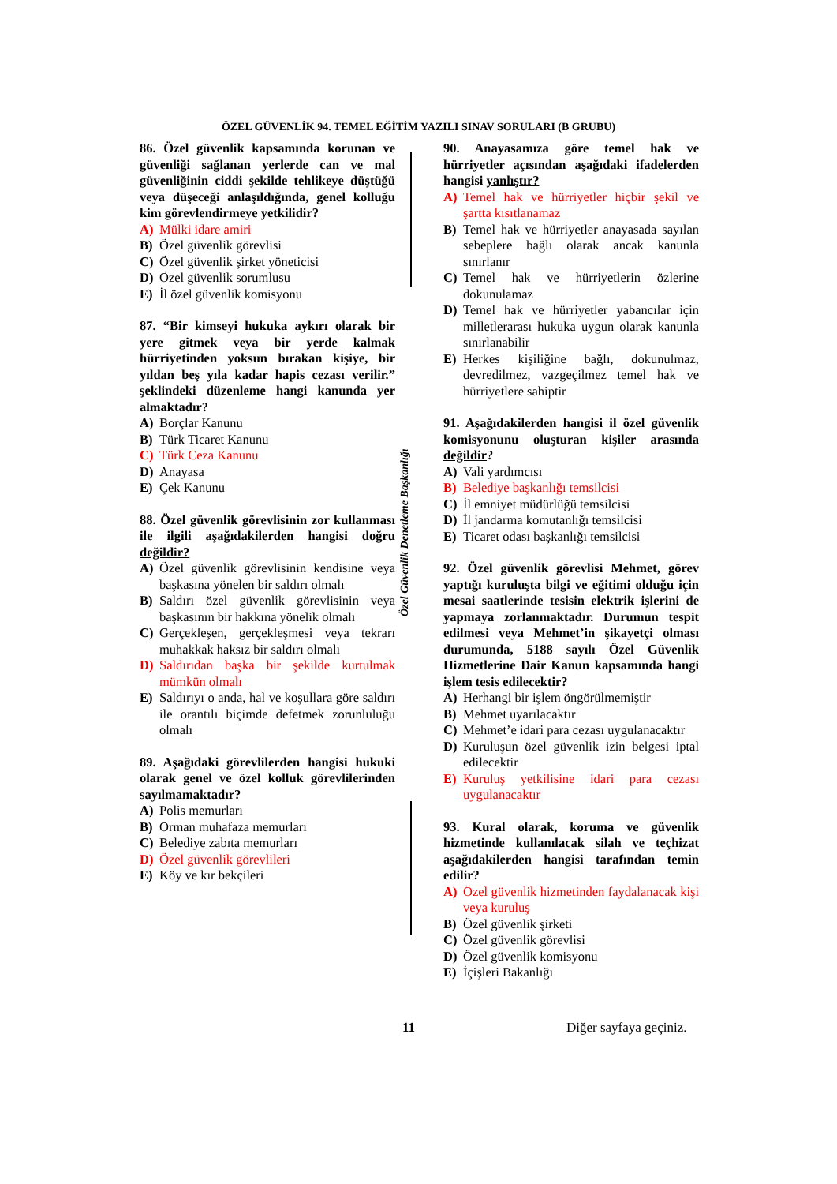ÖZEL GÜVENLİK 94. TEMEL EĞİTİM YAZILI SINAV SORULARI (B GRUBU)
Özel Güvenlik Denetleme Başkanlığı
86. Özel güvenlik kapsamında korunan ve güvenliği sağlanan yerlerde can ve mal güvenliğinin ciddi şekilde tehlikeye düştüğü veya düşeceği anlaşıldığında, genel kolluğu kim görevlendirmeye yetkilidir?
A) Mülki idare amiri
B) Özel güvenlik görevlisi
C) Özel güvenlik şirket yöneticisi
D) Özel güvenlik sorumlusu
E) İl özel güvenlik komisyonu
87. “Bir kimseyi hukuka aykırı olarak bir yere gitmek veya bir yerde kalmak hürriyetinden yoksun bırakan kişiye, bir yıldan beş yıla kadar hapis cezası verilir.” şeklindeki düzenleme hangi kanunda yer almaktadır?
A) Borçlar Kanunu
B) Türk Ticaret Kanunu
C) Türk Ceza Kanunu
D) Anayasa
E) Çek Kanunu
88. Özel güvenlik görevlisinin zor kullanması ile ilgili aşağıdakilerden hangisi doğru değildir?
A) Özel güvenlik görevlisinin kendisine veya başkasına yönelen bir saldırı olmalı
B) Saldırı özel güvenlik görevlisinin veya başkasının bir hakkına yönelik olmalı
C) Gerçekleşen, gerçekleşmesi veya tekrarı muhakkak haksız bir saldırı olmalı
D) Saldırıdan başka bir şekilde kurtulmak mümkün olmalı
E) Saldırıyı o anda, hal ve koşullara göre saldırı ile orantılı biçimde defetmek zorunluluğu olmalı
89. Aşağıdaki görevlilerden hangisi hukuki olarak genel ve özel kolluk görevlilerinden sayılmamaktadır?
A) Polis memurları
B) Orman muhafaza memurları
C) Belediye zabıta memurları
D) Özel güvenlik görevlileri
E) Köy ve kır bekçileri
90. Anayasamıza göre temel hak ve hürriyetler açısından aşağıdaki ifadelerden hangisi yanlıştır?
A) Temel hak ve hürriyetler hiçbir şekil ve şartta kısıtlanamaz
B) Temel hak ve hürriyetler anayasada sayılan sebeplere bağlı olarak ancak kanunla sınırlanır
C) Temel hak ve hürriyetlerin özlerine dokunulamaz
D) Temel hak ve hürriyetler yabancılar için milletlerarası hukuka uygun olarak kanunla sınırlanabilir
E) Herkes kişiliğine bağlı, dokunulmaz, devredilmez, vazgeçilmez temel hak ve hürriyetlere sahiptir
91. Aşağıdakilerden hangisi il özel güvenlik komisyonunu oluşturan kişiler arasında değildir?
A) Vali yardımcısı
B) Belediye başkanlığı temsilcisi
C) İl emniyet müdürlüğü temsilcisi
D) İl jandarma komutanlığı temsilcisi
E) Ticaret odası başkanlığı temsilcisi
92. Özel güvenlik görevlisi Mehmet, görev yaptığı kuruluşta bilgi ve eğitimi olduğu için mesai saatlerinde tesisin elektrik işlerini de yapmaya zorlanmaktadır. Durumun tespit edilmesi veya Mehmet’in şikayetçi olması durumunda, 5188 sayılı Özel Güvenlik Hizmetlerine Dair Kanun kapsamında hangi işlem tesis edilecektir?
A) Herhangi bir işlem öngörülmemiştir
B) Mehmet uyarılacaktır
C) Mehmet’e idari para cezası uygulanacaktır
D) Kuruluşun özel güvenlik izin belgesi iptal edilecektir
E) Kuruluş yetkilisine idari para cezası uygulanacaktır
93. Kural olarak, koruma ve güvenlik hizmetinde kullanılacak silah ve teçhizat aşağıdakilerden hangisi tarafından temin edilir?
A) Özel güvenlik hizmetinden faydalanacak kişi veya kuruluş
B) Özel güvenlik şirketi
C) Özel güvenlik görevlisi
D) Özel güvenlik komisyonu
E) İçişleri Bakanlığı
11 Diğer sayfaya geçiniz.